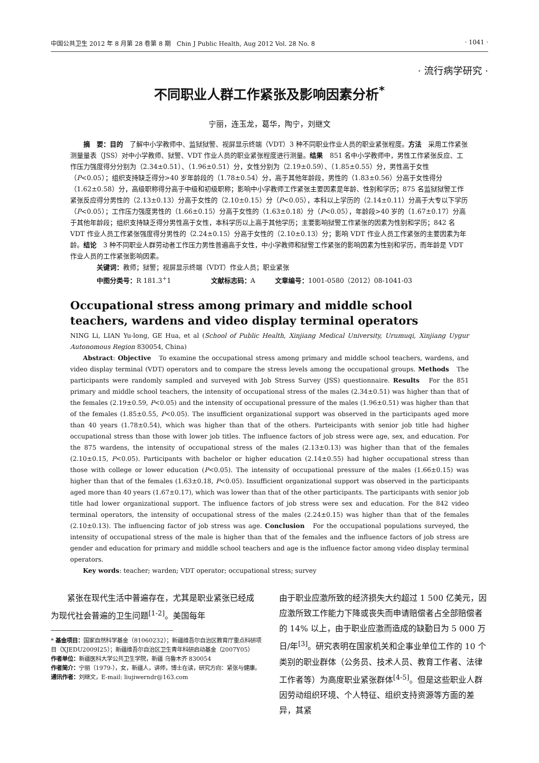中国公共卫生 2012 年 8 月第 28 卷第 8 期　Chin J Public Health, Aug 2012 Vol. 28 No. 8 · 1041 ·
· 流行病学研究 ·
不同职业人群工作紧张及影响因素分析<sup>*</sup>
宁丽，连玉龙，葛华，陶宁，刘继文
摘　要：目的　了解中小学教师中、监狱狱警、视屏显示终端（VDT）3 种不同职业作业人员的职业紧张程度。方法　采用工作紧张测量量表（JSS）对中小学教师、狱警、VDT 作业人员的职业紧张程度进行测量。结果　851 名中小学教师中，男性工作紧张反应、工作压力强度得分分别为（2.34±0.51）、（1.96±0.51）分，女性分别为（2.19±0.59）、（1.85±0.55）分，男性高于女性（P<0.05）；组织支持缺乏得分>40 岁年龄段的（1.78±0.54）分，高于其他年龄段，男性的（1.83±0.56）分高于女性得分（1.62±0.58）分，高级职称得分高于中级和初级职称；影响中小学教师工作紧张主要因素是年龄、性别和学历；875 名监狱狱警工作紧张反应得分男性的（2.13±0.13）分高于女性的（2.10±0.15）分（P<0.05），本科以上学历的（2.14±0.11）分高于大专以下学历（P<0.05）；工作压力强度男性的（1.66±0.15）分高于女性的（1.63±0.18）分（P<0.05），年龄段>40 岁的（1.67±0.17）分高于其他年龄段；组织支持缺乏得分男性高于女性，本科学历以上高于其他学历；主要影响狱警工作紧张的因素为性别和学历；842 名 VDT 作业人员工作紧张强度得分男性的（2.24±0.15）分高于女性的（2.10±0.13）分；影响 VDT 作业人员工作紧张的主要因素为年龄。结论　3 种不同职业人群劳动者工作压力男性普遍高于女性，中小学教师和狱警工作紧张的影响因素为性别和学历，而年龄是 VDT 作业人员的工作紧张影响因素。
关键词：教师；狱警；视屏显示终端（VDT）作业人员；职业紧张
中图分类号：R 181.3<sup>+</sup>1　　　　　　文献标志码：A　　　文章编号：1001-0580（2012）08-1041-03
Occupational stress among primary and middle school teachers, wardens and video display terminal operators
NING Li, LIAN Yu-long, GE Hua, et al (School of Public Health, Xinjiang Medical University, Urumuqi, Xinjiang Uygur Autonomous Region 830054, China)
Abstract: Objective　To examine the occupational stress among primary and middle school teachers, wardens, and video display terminal (VDT) operators and to compare the stress levels among the occupational groups. Methods　The participants were randomly sampled and surveyed with Job Stress Survey (JSS) questionnaire. Results　For the 851 primary and middle school teachers, the intensity of occupational stress of the males (2.34±0.51) was higher than that of the females (2.19±0.59, P<0.05) and the intensity of occupational pressure of the males (1.96±0.51) was higher than that of the females (1.85±0.55, P<0.05). The insufficient organizational support was observed in the participants aged more than 40 years (1.78±0.54), which was higher than that of the others. Parteicipants with senior job title had higher occupational stress than those with lower job titles. The influence factors of job stress were age, sex, and education. For the 875 wardens, the intensity of occupational stress of the males (2.13±0.13) was higher than that of the females (2.10±0.15, P<0.05). Participants with bachelor or higher education (2.14±0.55) had higher occupational stress than those with college or lower education (P<0.05). The intensity of occupational pressure of the males (1.66±0.15) was higher than that of the females (1.63±0.18, P<0.05). Insufficient organizational support was observed in the participants aged more than 40 years (1.67±0.17), which was lower than that of the other participants. The participants with senior job title had lower organizational support. The influence factors of job stress were sex and education. For the 842 video terminal operators, the intensity of occupational stress of the males (2.24±0.15) was higher than that of the females (2.10±0.13). The influencing factor of job stress was age. Conclusion　For the occupational populations surveyed, the intensity of occupational stress of the male is higher than that of the females and the influence factors of job stress are gender and education for primary and middle school teachers and age is the influence factor among video display terminal operators.
Key words: teacher; warden; VDT operator; occupational stress; survey
紧张在现代生活中普遍存在，尤其是职业紧张已经成为现代社会普遍的卫生问题<sup>[1-2]</sup>。美国每年
* 基金项目：国家自然科学基金（81060232）；新疆维吾尔自治区教育厅重点科研项目（XJEDU2009I25）；新疆维吾尔自治区卫生青年科研启动基金（2007Y05）
作者单位：新疆医科大学公共卫生学院，新疆 乌鲁木齐 830054
作者简介：宁丽（1979-），女，新疆人，讲师，博士在读，研究方向：紧张与健康。
通讯作者：刘继文，E-mail: liujiwerndr@163.com
由于职业应激所致的经济损失大约超过 1 500 亿美元，因应激所致工作能力下降或丧失而申请赔偿者占全部赔偿者的 14% 以上，由于职业应激而造成的缺勤日为 5 000 万日/年<sup>[3]</sup>。研究表明在国家机关和企事业单位工作的 10 个类别的职业群体（公务员、技术人员、教育工作者、法律工作者等）为高度职业紧张群体<sup>[4-5]</sup>。但是这些职业人群因劳动组织环境、个人特征、组织支持资源等方面的差异，其紧